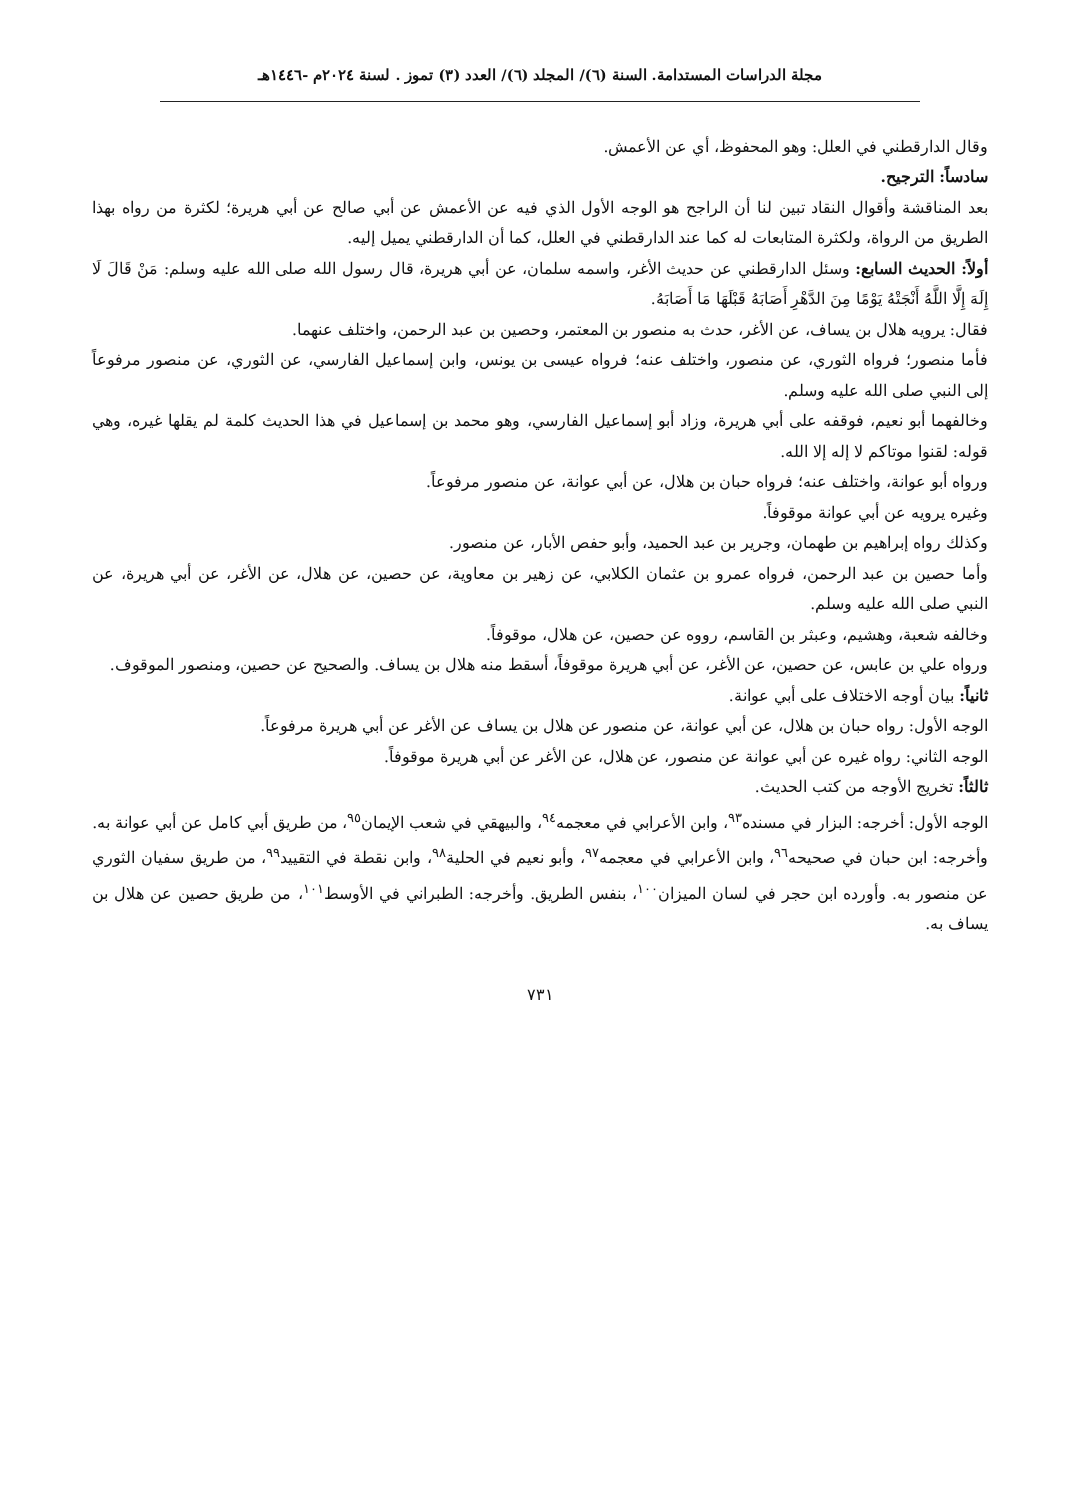مجلة الدراسات المستدامة. السنة (٦)/ المجلد (٦)/ العدد (٣) تموز . لسنة ٢٠٢٤م -١٤٤٦هـ
وقال الدارقطني في العلل: وهو المحفوظ، أي عن الأعمش.
سادساً: الترجيح.
بعد المناقشة وأقوال النقاد تبين لنا أن الراجح هو الوجه الأول الذي فيه عن الأعمش عن أبي صالح عن أبي هريرة؛ لكثرة من رواه بهذا الطريق من الرواة، ولكثرة المتابعات له كما عند الدارقطني في العلل، كما أن الدارقطني يميل إليه.
أولاً: الحديث السابع: وسئل الدارقطني عن حديث الأغر، واسمه سلمان، عن أبي هريرة، قال رسول الله صلى الله عليه وسلم: مَنْ قَالَ لَا إِلَهَ إِلَّا اللَّهُ أَنْجَتْهُ يَوْمًا مِنَ الدَّهْرِ أَصَابَهُ قَبْلَهَا مَا أَصَابَهُ.
فقال: يرويه هلال بن يساف، عن الأغر، حدث به منصور بن المعتمر، وحصين بن عبد الرحمن، واختلف عنهما.
فأما منصور؛ فرواه الثوري، عن منصور، واختلف عنه؛ فرواه عيسى بن يونس، وابن إسماعيل الفارسي، عن الثوري، عن منصور مرفوعاً إلى النبي صلى الله عليه وسلم.
وخالفهما أبو نعيم، فوقفه على أبي هريرة، وزاد أبو إسماعيل الفارسي، وهو محمد بن إسماعيل في هذا الحديث كلمة لم يقلها غيره، وهي قوله: لقنوا موتاكم لا إله إلا الله.
ورواه أبو عوانة، واختلف عنه؛ فرواه حبان بن هلال، عن أبي عوانة، عن منصور مرفوعاً.
وغيره يرويه عن أبي عوانة موقوفاً.
وكذلك رواه إبراهيم بن طهمان، وجرير بن عبد الحميد، وأبو حفص الأبار، عن منصور.
وأما حصين بن عبد الرحمن، فرواه عمرو بن عثمان الكلابي، عن زهير بن معاوية، عن حصين، عن هلال، عن الأغر، عن أبي هريرة، عن النبي صلى الله عليه وسلم.
وخالفه شعبة، وهشيم، وعبثر بن القاسم، رووه عن حصين، عن هلال، موقوفاً.
ورواه علي بن عابس، عن حصين، عن الأغر، عن أبي هريرة موقوفاً، أسقط منه هلال بن يساف. والصحيح عن حصين، ومنصور الموقوف.
ثانياً: بيان أوجه الاختلاف على أبي عوانة.
الوجه الأول: رواه حبان بن هلال، عن أبي عوانة، عن منصور عن هلال بن يساف عن الأغر عن أبي هريرة مرفوعاً.
الوجه الثاني: رواه غيره عن أبي عوانة عن منصور، عن هلال، عن الأغر عن أبي هريرة موقوفاً.
ثالثاً: تخريج الأوجه من كتب الحديث.
الوجه الأول: أخرجه: البزار في مسنده<sup>٩٣</sup>، وابن الأعرابي في معجمه<sup>٩٤</sup>، والبيهقي في شعب الإيمان<sup>٩٥</sup>، من طريق أبي كامل عن أبي عوانة به.
وأخرجه: ابن حبان في صحيحه<sup>٩٦</sup>، وابن الأعرابي في معجمه<sup>٩٧</sup>، وأبو نعيم في الحلية<sup>٩٨</sup>، وابن نقطة في التقييد<sup>٩٩</sup>، من طريق سفيان الثوري عن منصور به. وأورده ابن حجر في لسان الميزان<sup>١٠٠</sup>، بنفس الطريق. وأخرجه: الطبراني في الأوسط<sup>١٠١</sup>، من طريق حصين عن هلال بن يساف به.
٧٣١